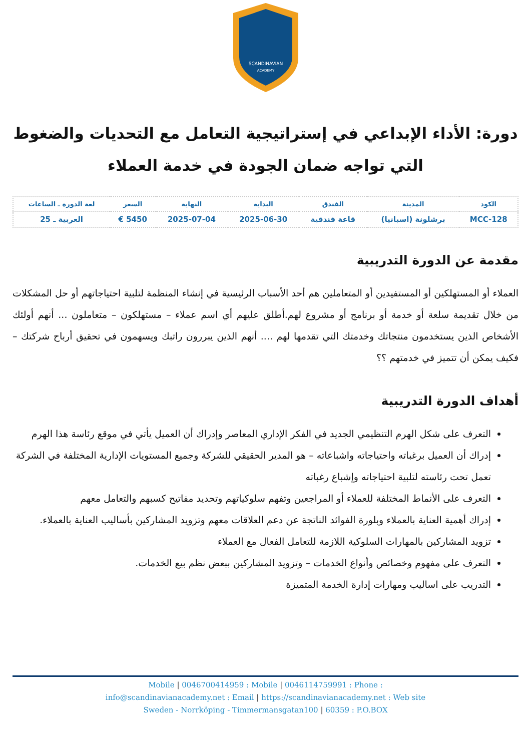SCANDINAVIAN
ACADEMY
دورة: الأداء الإبداعي في إستراتيجية التعامل مع التحديات والضغوط التي تواجه ضمان الجودة في خدمة العملاء
| الكود | المدينة | الفندق | البداية | النهاية | السعر | لغة الدورة ـ الساعات |
| --- | --- | --- | --- | --- | --- | --- |
| MCC-128 | برشلونة (اسبانيا) | قاعة فندقية | 2025-06-30 | 2025-07-04 | 5450 € | العربية ـ 25 |
مقدمة عن الدورة التدريبية
العملاء أو المستهلكين أو المستفيدين أو المتعاملين هم أحد الأسباب الرئيسية في إنشاء المنظمة لتلبية احتياجاتهم أو حل المشكلات من خلال تقديمة سلعة أو خدمة أو برنامج أو مشروع لهم.أطلق عليهم أي اسم عملاء – مستهلكون – متعاملون ... أنهم أولئك الأشخاص الذين يستخدمون منتجاتك وخدمتك التي تقدمها لهم .... أنهم الذين يبررون راتبك ويسهمون في تحقيق أرباح شركتك – فكيف يمكن أن تتميز في خدمتهم ؟؟
أهداف الدورة التدريبية
التعرف على شكل الهرم التنظيمي الجديد في الفكر الإداري المعاصر وإدراك أن العميل يأتي في موقع رئاسة هذا الهرم
إدراك أن العميل برغباته واحتياجاته واشباعاته – هو المدير الحقيقي للشركة وجميع المستويات الإدارية المختلفة في الشركة تعمل تحت رئاسته لتلبية احتياجاته وإشباع رغباته
التعرف على الأنماط المختلفة للعملاء أو المراجعين وتفهم سلوكياتهم وتحديد مفاتيح كسبهم والتعامل معهم
إدراك أهمية العناية بالعملاء وبلورة الفوائد الناتجة عن دعم العلاقات معهم وتزويد المشاركين بأساليب العناية بالعملاء.
تزويد المشاركين بالمهارات السلوكية اللازمة للتعامل الفعال مع العملاء
التعرف على مفهوم وخصائص وأنواع الخدمات – وتزويد المشاركين ببعض نظم بيع الخدمات.
التدريب على اساليب ومهارات إدارة الخدمة المتميزة
Mobile | 0046700414959 : Mobile | 0046114759991 : Phone :
info@scandinavianacademy.net : Email | https://scandinavianacademy.net : Web site
Sweden - Norrköping - Timmermansgatan100 | 60359 : P.O.BOX